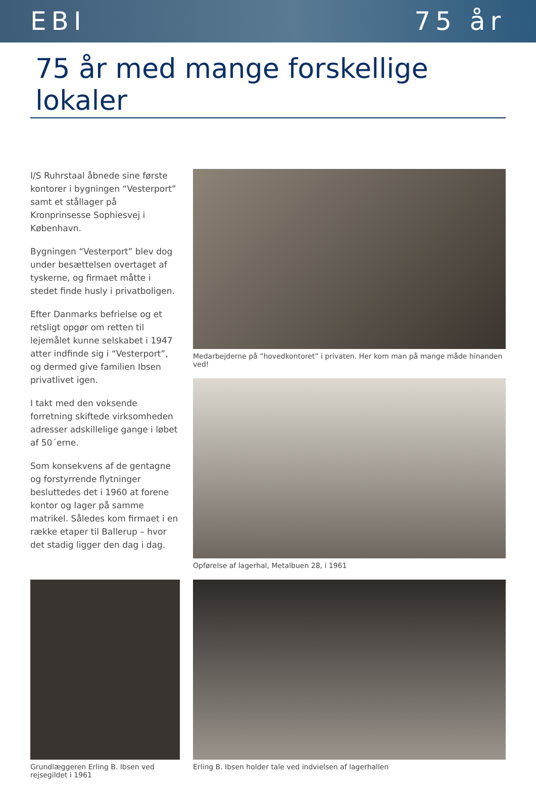EBI 75 år
75 år med mange forskellige lokaler
I/S Ruhrstaal åbnede sine første kontorer i bygningen “Vesterport” samt et stållager på Kronprinsesse Sophiesvej i København.
Bygningen “Vesterport” blev dog under besættelsen overtaget af tyskerne, og firmaet måtte i stedet finde husly i privatboligen.
Efter Danmarks befrielse og et retsligt opgør om retten til lejemålet kunne selskabet i 1947 atter indfinde sig i “Vesterport”, og dermed give familien Ibsen privatlivet igen.
I takt med den voksende forretning skiftede virksomheden adresser adskillelige gange i løbet af 50´erne.
Som konsekvens af de gentagne og forstyrrende flytninger besluttedes det i 1960 at forene kontor og lager på samme matrikel. Således kom firmaet i en række etaper til Ballerup – hvor det stadig ligger den dag i dag.
Medarbejderne på ”hovedkontoret” i privaten. Her kom man på mange måde hinanden ved!
Opførelse af lagerhal, Metalbuen 28, i 1961
Grundlæggeren Erling B. Ibsen ved rejsegildet i 1961
Erling B. Ibsen holder tale ved indvielsen af lagerhallen